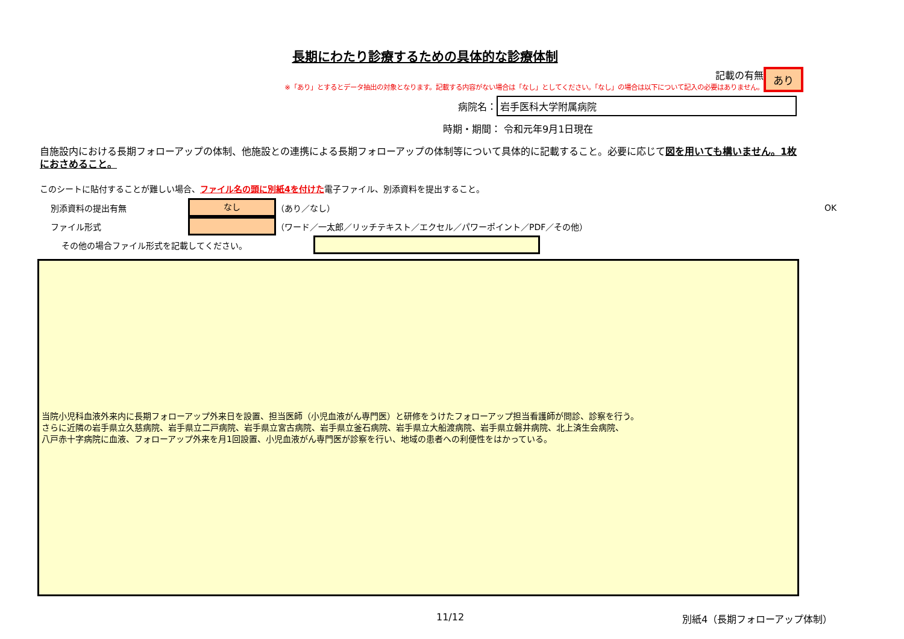長期にわたり診療するための具体的な診療体制
記載の有無
※「あり」とするとデータ抽出の対象となります。記載する内容がない場合は「なし」としてください。「なし」の場合は以下について記入の必要はありません。
あり
病院名：
岩手医科大学附属病院
時期・期間： 令和元年9月1日現在
自施設内における長期フォローアップの体制、他施設との連携による長期フォローアップの体制等について具体的に記載すること。必要に応じて図を用いても構いません。1枚におさめること。
このシートに貼付することが難しい場合、ファイル名の頭に別紙4を付けた電子ファイル、別添資料を提出すること。
別添資料の提出有無
なし
（あり／なし） OK
ファイル形式
（ワード／一太郎／リッチテキスト／エクセル／パワーポイント／PDF／その他）
その他の場合ファイル形式を記載してください。
当院小児科血液外来内に長期フォローアップ外来日を設置、担当医師（小児血液がん専門医）と研修をうけたフォローアップ担当看護師が問診、診察を行う。
さらに近隣の岩手県立久慈病院、岩手県立二戸病院、岩手県立宮古病院、岩手県立釜石病院、岩手県立大船渡病院、岩手県立磐井病院、北上済生会病院、
八戸赤十字病院に血液、フォローアップ外来を月1回設置、小児血液がん専門医が診察を行い、地域の患者への利便性をはかっている。
11/12 別紙4（長期フォローアップ体制）